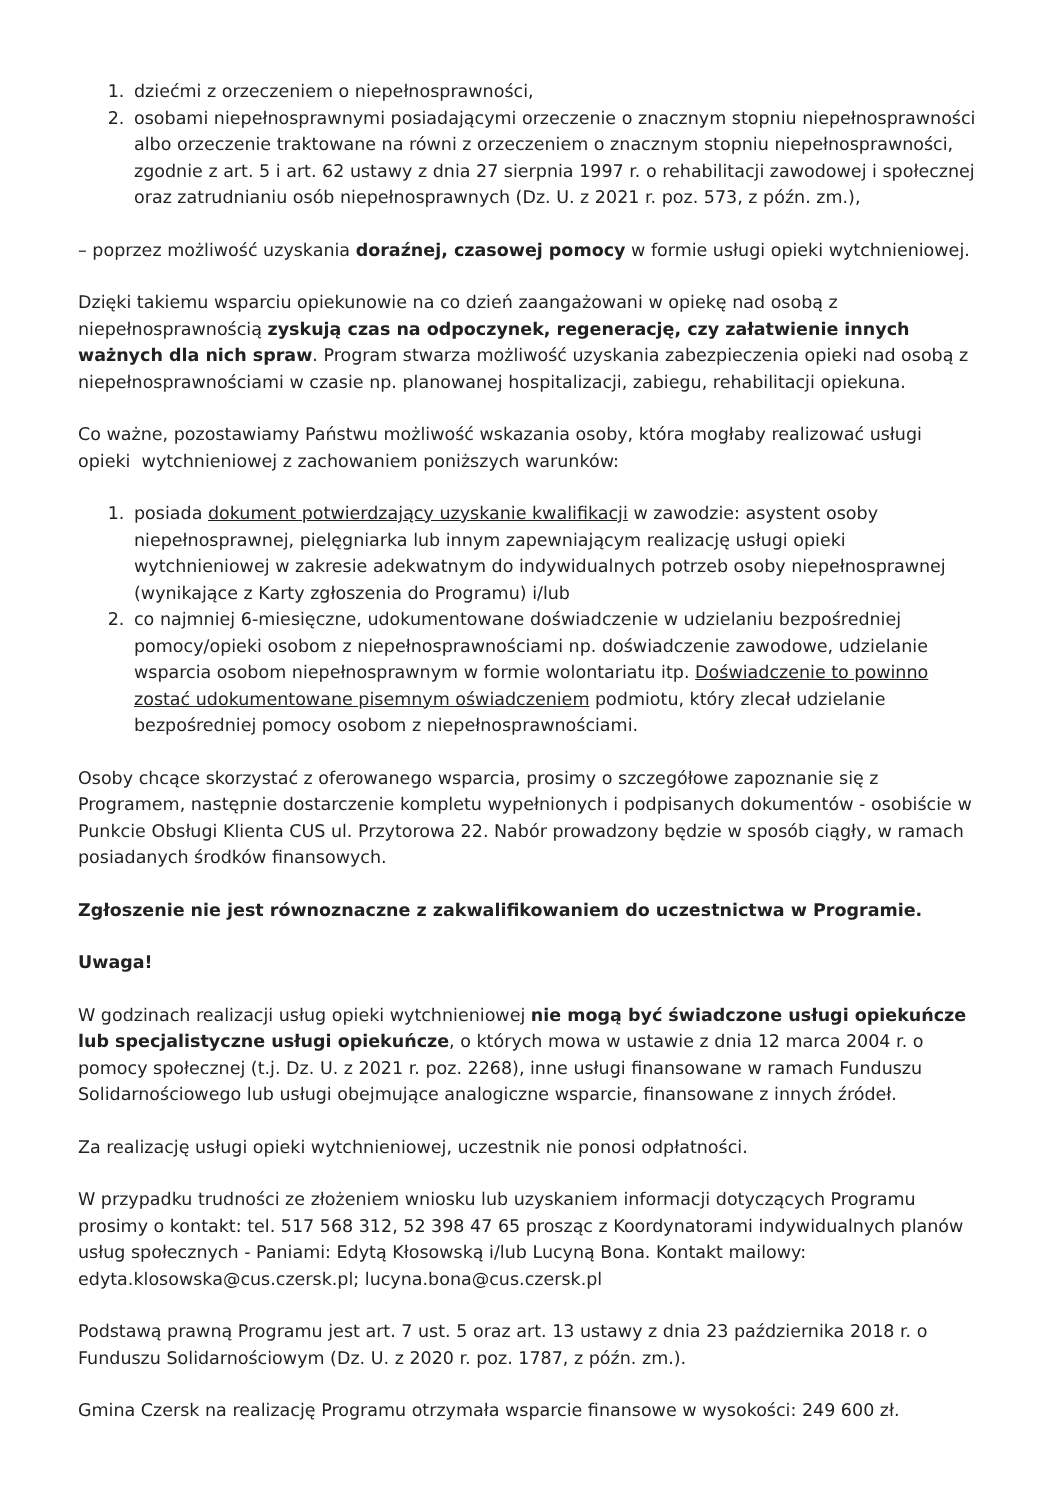1. dziećmi z orzeczeniem o niepełnosprawności,
2. osobami niepełnosprawnymi posiadającymi orzeczenie o znacznym stopniu niepełnosprawności albo orzeczenie traktowane na równi z orzeczeniem o znacznym stopniu niepełnosprawności, zgodnie z art. 5 i art. 62 ustawy z dnia 27 sierpnia 1997 r. o rehabilitacji zawodowej i społecznej oraz zatrudnianiu osób niepełnosprawnych (Dz. U. z 2021 r. poz. 573, z późn. zm.),
– poprzez możliwość uzyskania doraźnej, czasowej pomocy w formie usługi opieki wytchnieniowej.
Dzięki takiemu wsparciu opiekunowie na co dzień zaangażowani w opiekę nad osobą z niepełnosprawnością zyskują czas na odpoczynek, regenerację, czy załatwienie innych ważnych dla nich spraw. Program stwarza możliwość uzyskania zabezpieczenia opieki nad osobą z niepełnosprawnościami w czasie np. planowanej hospitalizacji, zabiegu, rehabilitacji opiekuna.
Co ważne, pozostawiamy Państwu możliwość wskazania osoby, która mogłaby realizować usługi opieki wytchnieniowej z zachowaniem poniższych warunków:
1. posiada dokument potwierdzający uzyskanie kwalifikacji w zawodzie: asystent osoby niepełnosprawnej, pielęgniarka lub innym zapewniającym realizację usługi opieki wytchnieniowej w zakresie adekwatnym do indywidualnych potrzeb osoby niepełnosprawnej (wynikające z Karty zgłoszenia do Programu) i/lub
2. co najmniej 6-miesięczne, udokumentowane doświadczenie w udzielaniu bezpośredniej pomocy/opieki osobom z niepełnosprawnościami np. doświadczenie zawodowe, udzielanie wsparcia osobom niepełnosprawnym w formie wolontariatu itp. Doświadczenie to powinno zostać udokumentowane pisemnym oświadczeniem podmiotu, który zlecał udzielanie bezpośredniej pomocy osobom z niepełnosprawnościami.
Osoby chcące skorzystać z oferowanego wsparcia, prosimy o szczegółowe zapoznanie się z Programem, następnie dostarczenie kompletu wypełnionych i podpisanych dokumentów - osobiście w Punkcie Obsługi Klienta CUS ul. Przytorowa 22. Nabór prowadzony będzie w sposób ciągły, w ramach posiadanych środków finansowych.
Zgłoszenie nie jest równoznaczne z zakwalifikowaniem do uczestnictwa w Programie.
Uwaga!
W godzinach realizacji usług opieki wytchnieniowej nie mogą być świadczone usługi opiekuńcze lub specjalistyczne usługi opiekuńcze, o których mowa w ustawie z dnia 12 marca 2004 r. o pomocy społecznej (t.j. Dz. U. z 2021 r. poz. 2268), inne usługi finansowane w ramach Funduszu Solidarnościowego lub usługi obejmujące analogiczne wsparcie, finansowane z innych źródeł.
Za realizację usługi opieki wytchnieniowej, uczestnik nie ponosi odpłatności.
W przypadku trudności ze złożeniem wniosku lub uzyskaniem informacji dotyczących Programu prosimy o kontakt: tel. 517 568 312, 52 398 47 65 prosząc z Koordynatorami indywidualnych planów usług społecznych - Paniami: Edytą Kłosowską i/lub Lucyną Bona. Kontakt mailowy: edyta.klosowska@cus.czersk.pl; lucyna.bona@cus.czersk.pl
Podstawą prawną Programu jest art. 7 ust. 5 oraz art. 13 ustawy z dnia 23 października 2018 r. o Funduszu Solidarnościowym (Dz. U. z 2020 r. poz. 1787, z późn. zm.).
Gmina Czersk na realizację Programu otrzymała wsparcie finansowe w wysokości: 249 600 zł.